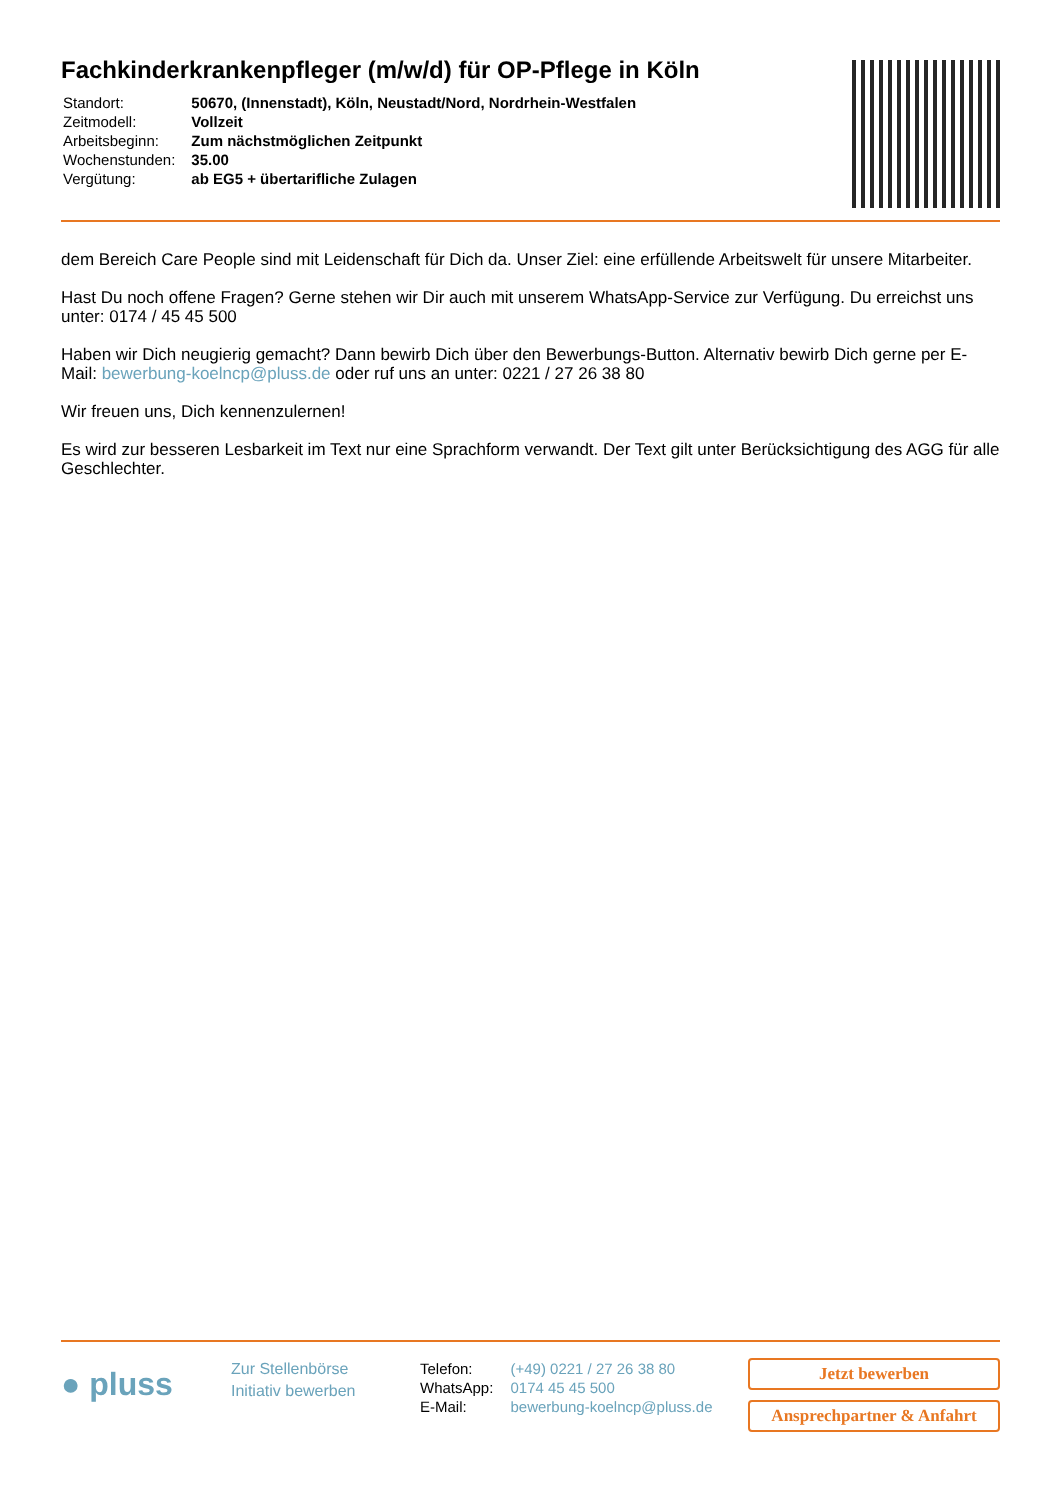Fachkinderkrankenpfleger (m/w/d) für OP-Pflege in Köln
| Standort: | 50670, (Innenstadt), Köln, Neustadt/Nord, Nordrhein-Westfalen |
| Zeitmodell: | Vollzeit |
| Arbeitsbeginn: | Zum nächstmöglichen Zeitpunkt |
| Wochenstunden: | 35.00 |
| Vergütung: | ab EG5 + übertarifliche Zulagen |
dem Bereich Care People sind mit Leidenschaft für Dich da. Unser Ziel: eine erfüllende Arbeitswelt für unsere Mitarbeiter.
Hast Du noch offene Fragen? Gerne stehen wir Dir auch mit unserem WhatsApp-Service zur Verfügung. Du erreichst uns unter: 0174 / 45 45 500
Haben wir Dich neugierig gemacht? Dann bewirb Dich über den Bewerbungs-Button. Alternativ bewirb Dich gerne per E-Mail: bewerbung-koelncp@pluss.de oder ruf uns an unter: 0221 / 27 26 38 80
Wir freuen uns, Dich kennenzulernen!
Es wird zur besseren Lesbarkeit im Text nur eine Sprachform verwandt. Der Text gilt unter Berücksichtigung des AGG für alle Geschlechter.
● pluss
Zur Stellenbörse
Initiativ bewerben
| Telefon: | (+49) 0221 / 27 26 38 80 |
| WhatsApp: | 0174 45 45 500 |
| E-Mail: | bewerbung-koelncp@pluss.de |
Jetzt bewerben
Ansprechpartner & Anfahrt